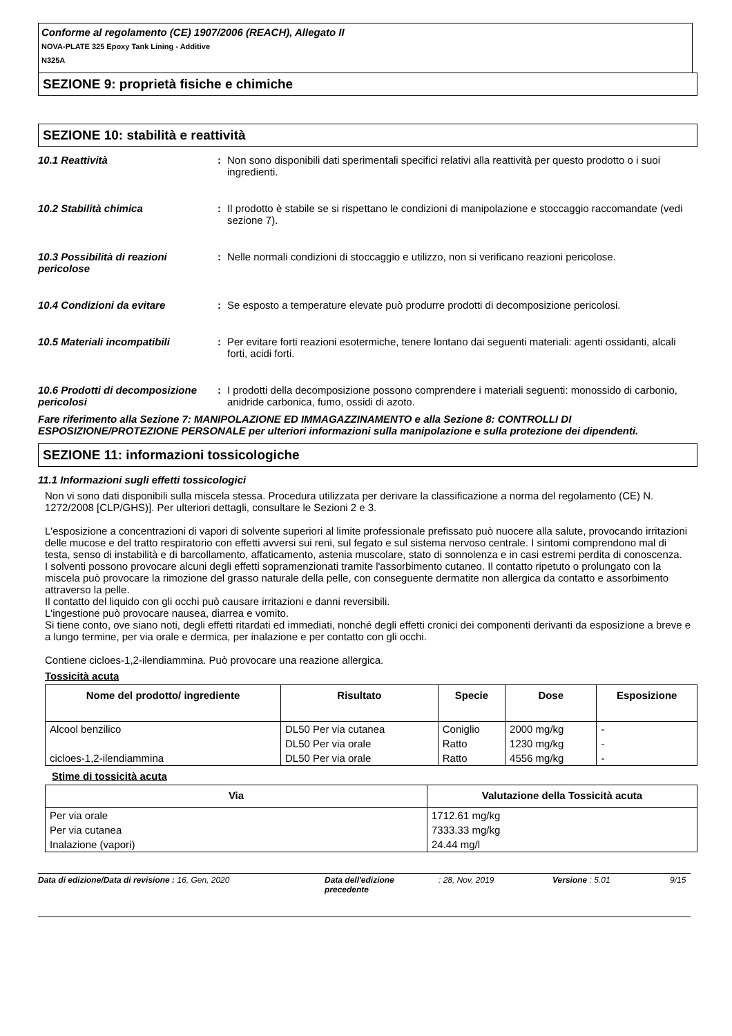Conforme al regolamento (CE) 1907/2006 (REACH), Allegato II
NOVA-PLATE 325 Epoxy Tank Lining - Additive
N325A
SEZIONE 9: proprietà fisiche e chimiche
SEZIONE 10: stabilità e reattività
10.1 Reattività : Non sono disponibili dati sperimentali specifici relativi alla reattività per questo prodotto o i suoi ingredienti.
10.2 Stabilità chimica : Il prodotto è stabile se si rispettano le condizioni di manipolazione e stoccaggio raccomandate (vedi sezione 7).
10.3 Possibilità di reazioni pericolose
: Nelle normali condizioni di stoccaggio e utilizzo, non si verificano reazioni pericolose.
10.4 Condizioni da evitare : Se esposto a temperature elevate può produrre prodotti di decomposizione pericolosi.
10.5 Materiali incompatibili : Per evitare forti reazioni esotermiche, tenere lontano dai seguenti materiali: agenti ossidanti, alcali forti, acidi forti.
10.6 Prodotti di decomposizione pericolosi
: I prodotti della decomposizione possono comprendere i materiali seguenti: monossido di carbonio, anidride carbonica, fumo, ossidi di azoto.
Fare riferimento alla Sezione 7: MANIPOLAZIONE ED IMMAGAZZINAMENTO e alla Sezione 8: CONTROLLI DI ESPOSIZIONE/PROTEZIONE PERSONALE per ulteriori informazioni sulla manipolazione e sulla protezione dei dipendenti.
SEZIONE 11: informazioni tossicologiche
11.1 Informazioni sugli effetti tossicologici
Non vi sono dati disponibili sulla miscela stessa. Procedura utilizzata per derivare la classificazione a norma del regolamento (CE) N. 1272/2008 [CLP/GHS)]. Per ulteriori dettagli, consultare le Sezioni 2 e 3.
L'esposizione a concentrazioni di vapori di solvente superiori al limite professionale prefissato può nuocere alla salute, provocando irritazioni delle mucose e del tratto respiratorio con effetti avversi sui reni, sul fegato e sul sistema nervoso centrale. I sintomi comprendono mal di testa, senso di instabilità e di barcollamento, affaticamento, astenia muscolare, stato di sonnolenza e in casi estremi perdita di conoscenza.
I solventi possono provocare alcuni degli effetti sopramenzionati tramite l'assorbimento cutaneo. Il contatto ripetuto o prolungato con la miscela può provocare la rimozione del grasso naturale della pelle, con conseguente dermatite non allergica da contatto e assorbimento attraverso la pelle.
Il contatto del liquido con gli occhi può causare irritazioni e danni reversibili.
L'ingestione può provocare nausea, diarrea e vomito.
Si tiene conto, ove siano noti, degli effetti ritardati ed immediati, nonché degli effetti cronici dei componenti derivanti da esposizione a breve e a lungo termine, per via orale e dermica, per inalazione e per contatto con gli occhi.
Contiene cicloes-1,2-ilendiammina. Può provocare una reazione allergica.
Tossicità acuta
| Nome del prodotto/ ingrediente | Risultato | Specie | Dose | Esposizione |
| --- | --- | --- | --- | --- |
| Alcool benzilico | DL50 Per via cutanea | Coniglio | 2000 mg/kg | - |
| | DL50 Per via orale | Ratto | 1230 mg/kg | - |
| cicloes-1,2-ilendiammina | DL50 Per via orale | Ratto | 4556 mg/kg | - |
Stime di tossicità acuta
| Via | Valutazione della Tossicità acuta |
| --- | --- |
| Per via orale | 1712.61 mg/kg |
| Per via cutanea | 7333.33 mg/kg |
| Inalazione (vapori) | 24.44 mg/l |
Data di edizione/Data di revisione : 16, Gen, 2020 Data dell'edizione precedente
: 28, Nov, 2019 Versione : 5.01 9/15